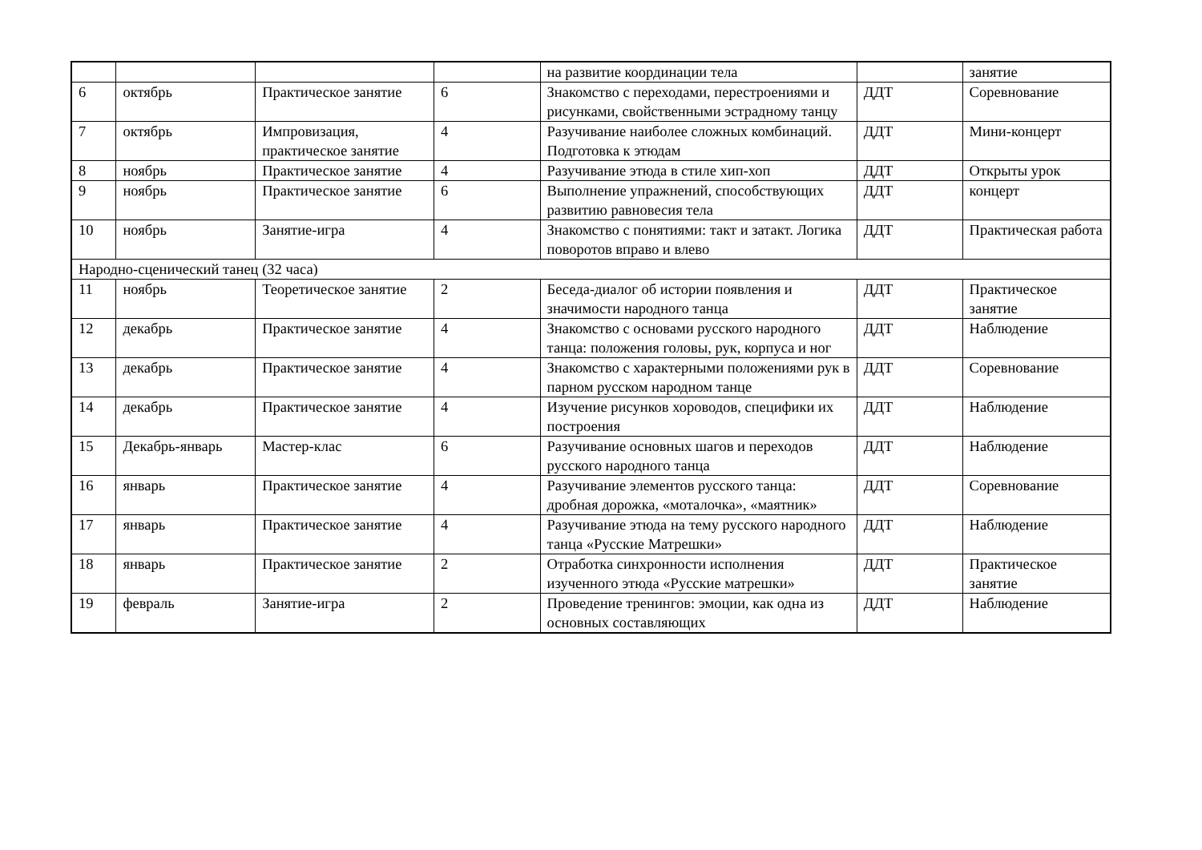| | | | | на развитие координации тела | | занятие |
| 6 | октябрь | Практическое занятие | 6 | Знакомство с переходами, перестроениями и рисунками, свойственными эстрадному танцу | ДДТ | Соревнование |
| 7 | октябрь | Импровизация, практическое занятие | 4 | Разучивание наиболее сложных комбинаций. Подготовка к этюдам | ДДТ | Мини-концерт |
| 8 | ноябрь | Практическое занятие | 4 | Разучивание этюда в стиле хип-хоп | ДДТ | Открыты урок |
| 9 | ноябрь | Практическое занятие | 6 | Выполнение упражнений, способствующих развитию равновесия тела | ДДТ | концерт |
| 10 | ноябрь | Занятие-игра | 4 | Знакомство с понятиями: такт и затакт. Логика поворотов вправо и влево | ДДТ | Практическая работа |
| Народно-сценический танец (32 часа) | | | | | | |
| 11 | ноябрь | Теоретическое занятие | 2 | Беседа-диалог об истории появления и значимости народного танца | ДДТ | Практическое занятие |
| 12 | декабрь | Практическое занятие | 4 | Знакомство с основами русского народного танца: положения головы, рук, корпуса и ног | ДДТ | Наблюдение |
| 13 | декабрь | Практическое занятие | 4 | Знакомство с характерными положениями рук в парном русском народном танце | ДДТ | Соревнование |
| 14 | декабрь | Практическое занятие | 4 | Изучение рисунков хороводов, специфики их построения | ДДТ | Наблюдение |
| 15 | Декабрь-январь | Мастер-клас | 6 | Разучивание основных шагов и переходов русского народного танца | ДДТ | Наблюдение |
| 16 | январь | Практическое занятие | 4 | Разучивание элементов русского танца: дробная дорожка, «моталочка», «маятник» | ДДТ | Соревнование |
| 17 | январь | Практическое занятие | 4 | Разучивание этюда на тему русского народного танца «Русские Матрешки» | ДДТ | Наблюдение |
| 18 | январь | Практическое занятие | 2 | Отработка синхронности исполнения изученного этюда «Русские матрешки» | ДДТ | Практическое занятие |
| 19 | февраль | Занятие-игра | 2 | Проведение тренингов: эмоции, как одна из основных составляющих | ДДТ | Наблюдение |